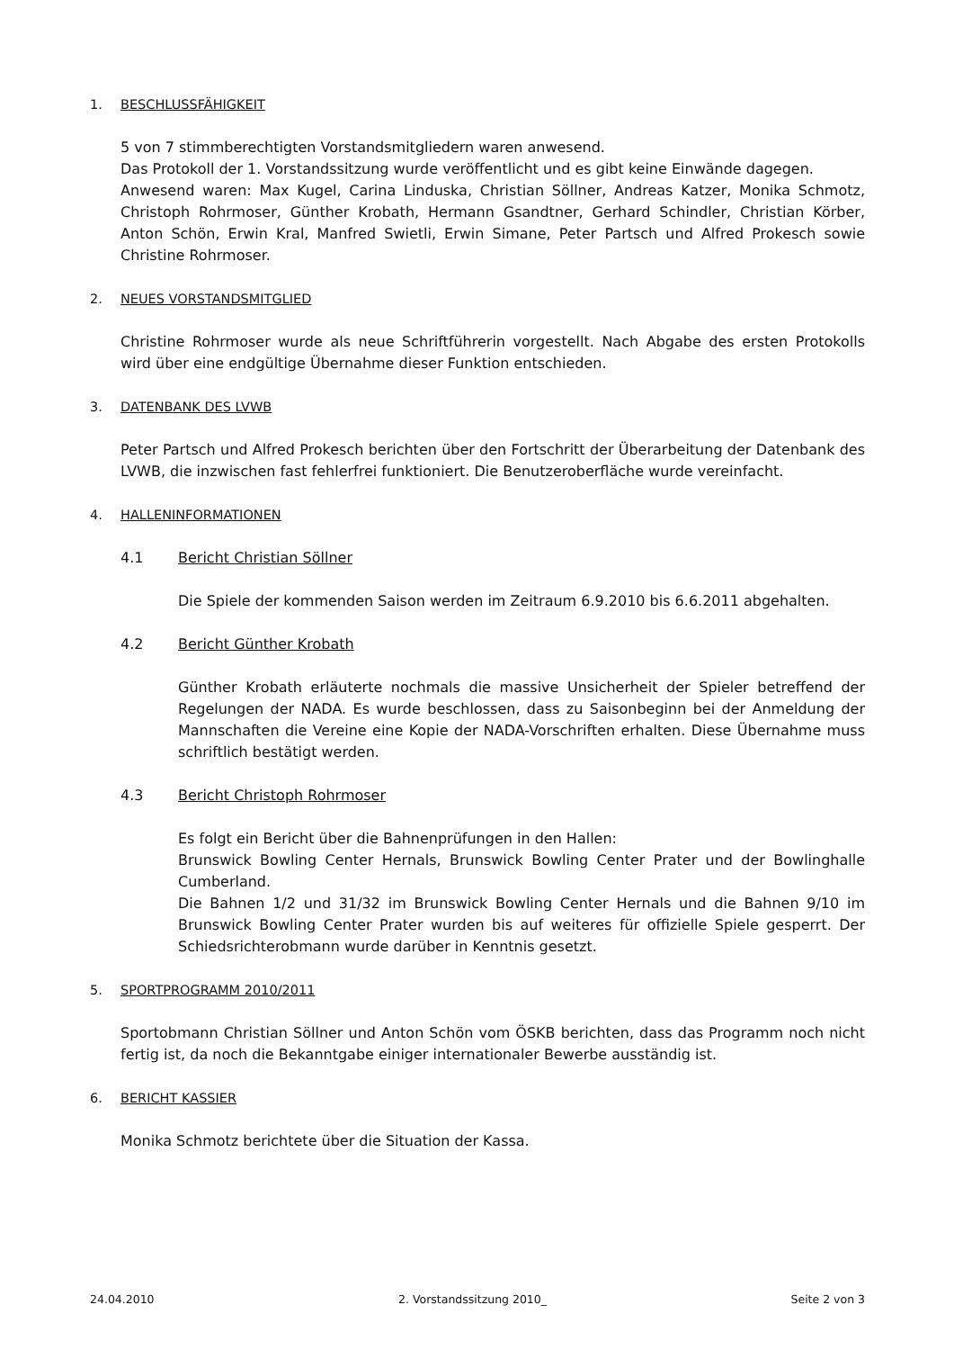1. BESCHLUSSFÄHIGKEIT
5 von 7 stimmberechtigten Vorstandsmitgliedern waren anwesend.
Das Protokoll der 1. Vorstandssitzung wurde veröffentlicht und es gibt keine Einwände dagegen.
Anwesend waren: Max Kugel, Carina Linduska, Christian Söllner, Andreas Katzer, Monika Schmotz, Christoph Rohrmoser, Günther Krobath, Hermann Gsandtner, Gerhard Schindler, Christian Körber, Anton Schön, Erwin Kral, Manfred Swietli, Erwin Simane, Peter Partsch und Alfred Prokesch sowie Christine Rohrmoser.
2. NEUES VORSTANDSMITGLIED
Christine Rohrmoser wurde als neue Schriftführerin vorgestellt. Nach Abgabe des ersten Protokolls wird über eine endgültige Übernahme dieser Funktion entschieden.
3. DATENBANK DES LVWB
Peter Partsch und Alfred Prokesch berichten über den Fortschritt der Überarbeitung der Datenbank des LVWB, die inzwischen fast fehlerfrei funktioniert. Die Benutzeroberfläche wurde vereinfacht.
4. HALLENINFORMATIONEN
4.1 Bericht Christian Söllner
Die Spiele der kommenden Saison werden im Zeitraum 6.9.2010 bis 6.6.2011 abgehalten.
4.2 Bericht Günther Krobath
Günther Krobath erläuterte nochmals die massive Unsicherheit der Spieler betreffend der Regelungen der NADA. Es wurde beschlossen, dass zu Saisonbeginn bei der Anmeldung der Mannschaften die Vereine eine Kopie der NADA-Vorschriften erhalten. Diese Übernahme muss schriftlich bestätigt werden.
4.3 Bericht Christoph Rohrmoser
Es folgt ein Bericht über die Bahnenprüfungen in den Hallen:
Brunswick Bowling Center Hernals, Brunswick Bowling Center Prater und der Bowlinghalle Cumberland.
Die Bahnen 1/2 und 31/32 im Brunswick Bowling Center Hernals und die Bahnen 9/10 im Brunswick Bowling Center Prater wurden bis auf weiteres für offizielle Spiele gesperrt. Der Schiedsrichterobmann wurde darüber in Kenntnis gesetzt.
5. SPORTPROGRAMM 2010/2011
Sportobmann Christian Söllner und Anton Schön vom ÖSKB berichten, dass das Programm noch nicht fertig ist, da noch die Bekanntgabe einiger internationaler Bewerbe ausständig ist.
6. BERICHT KASSIER
Monika Schmotz berichtete über die Situation der Kassa.
24.04.2010 2. Vorstandssitzung 2010_ Seite 2 von 3